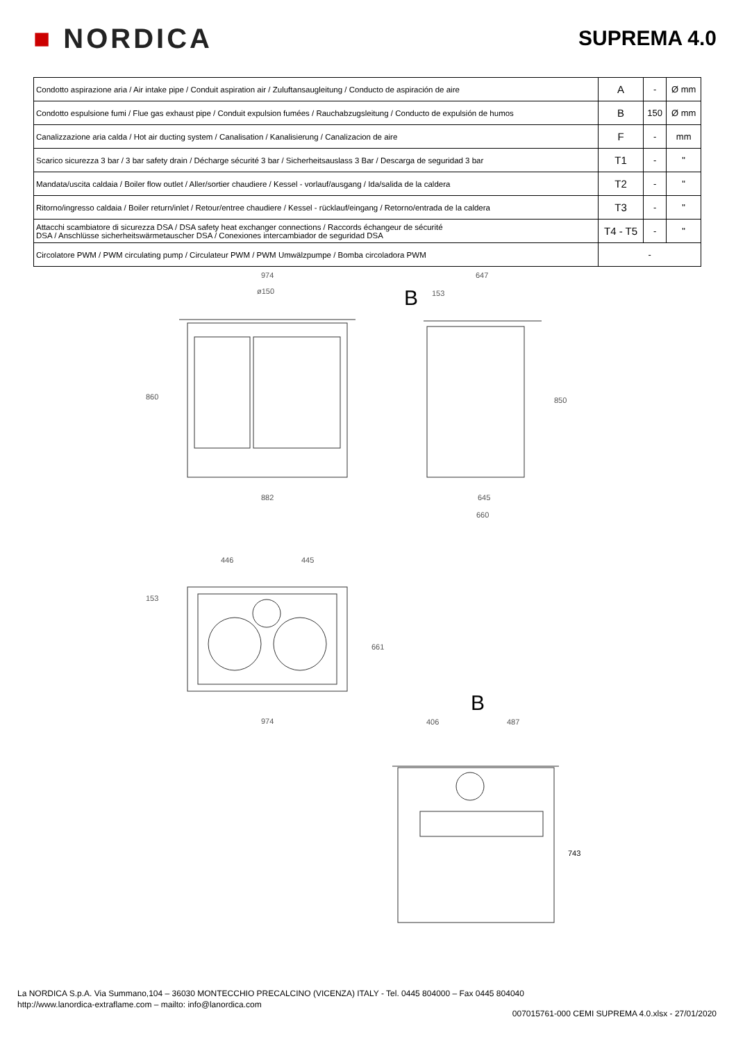■ NORDICA
SUPREMA 4.0
| Condotto aspirazione aria / Air intake pipe / Conduit aspiration air / Zuluftansaugleitung / Conducto de aspiración de aire | A | - | Ø mm |
| Condotto espulsione fumi / Flue gas exhaust pipe / Conduit expulsion fumées / Rauchabzugsleitung / Conducto de expulsión de humos | B | 150 | Ø mm |
| Canalizzazione aria calda / Hot air ducting system / Canalisation / Kanalisierung / Canalizacion de aire | F | - | mm |
| Scarico sicurezza 3 bar / 3 bar safety drain / Décharge sécurité 3 bar / Sicherheitsauslass 3 Bar / Descarga de seguridad 3 bar | T1 | - | " |
| Mandata/uscita caldaia / Boiler flow outlet / Aller/sortier chaudiere / Kessel - vorlauf/ausgang / Ida/salida de la caldera | T2 | - | " |
| Ritorno/ingresso caldaia / Boiler return/inlet / Retour/entree chaudiere / Kessel - rücklauf/eingang / Retorno/entrada de la caldera | T3 | - | " |
| Attacchi scambiatore di sicurezza DSA / DSA safety heat exchanger connections / Raccords échangeur de sécurité DSA / Anschlüsse sicherheitswärmetauscher DSA / Conexiones intercambiador de seguridad DSA | T4 - T5 | - | " |
| Circolatore PWM / PWM circulating pump / Circulateur PWM / PWM Umwälzpumpe / Bomba circoladora PWM | - | | |
974
ø150
860
882
B
647
153
850
645
660
446 445
153
661
974
B
406 487
743
La NORDICA S.p.A. Via Summano,104 – 36030 MONTECCHIO PRECALCINO (VICENZA) ITALY - Tel. 0445 804000 – Fax 0445 804040
http://www.lanordica-extraflame.com – mailto: info@lanordica.com
007015761-000 CEMI SUPREMA 4.0.xlsx - 27/01/2020